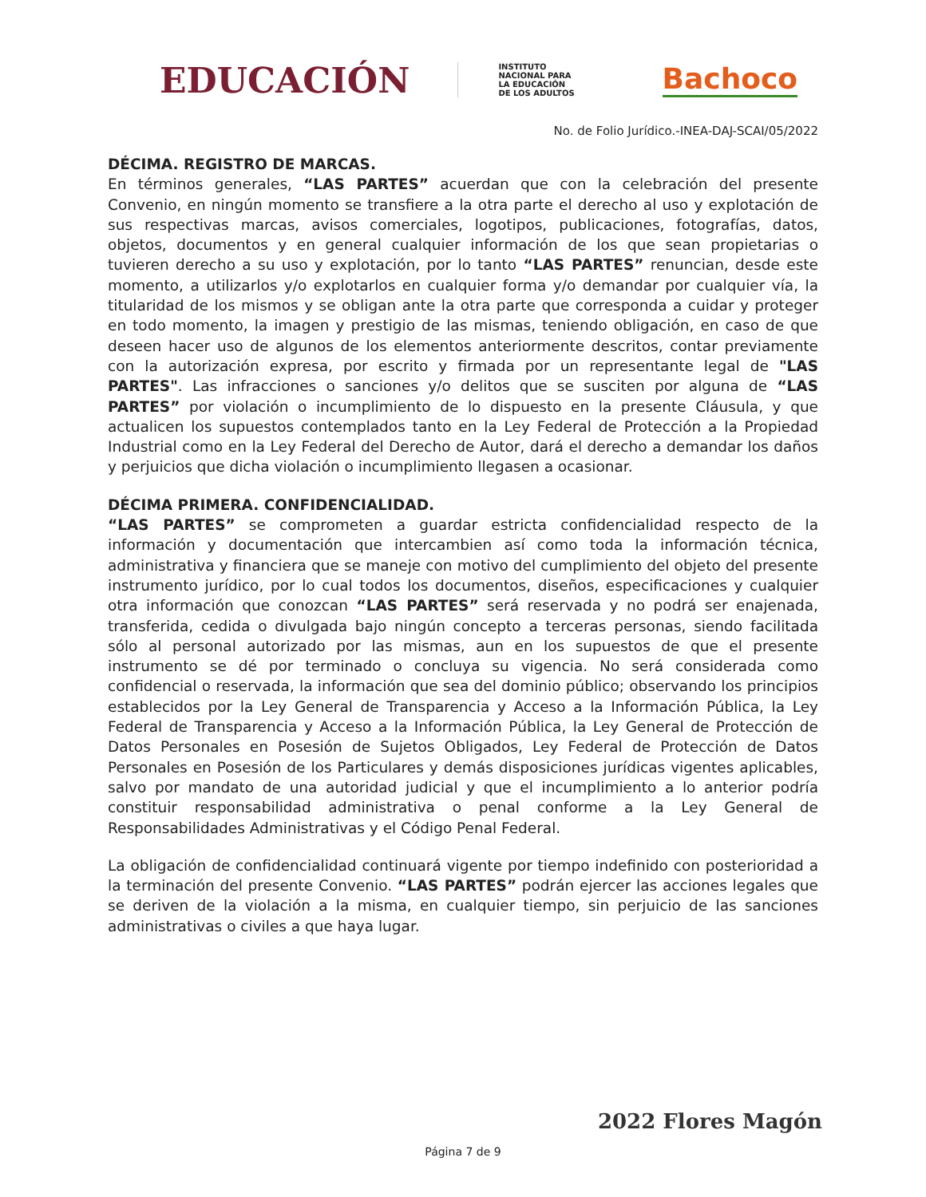EDUCACIÓN
INSTITUTO
NACIONAL PARA
LA EDUCACIÓN
DE LOS ADULTOS
Bachoco
No. de Folio Jurídico.-INEA-DAJ-SCAI/05/2022
DÉCIMA. REGISTRO DE MARCAS.
En términos generales, “LAS PARTES” acuerdan que con la celebración del presente Convenio, en ningún momento se transfiere a la otra parte el derecho al uso y explotación de sus respectivas marcas, avisos comerciales, logotipos, publicaciones, fotografías, datos, objetos, documentos y en general cualquier información de los que sean propietarias o tuvieren derecho a su uso y explotación, por lo tanto “LAS PARTES” renuncian, desde este momento, a utilizarlos y/o explotarlos en cualquier forma y/o demandar por cualquier vía, la titularidad de los mismos y se obligan ante la otra parte que corresponda a cuidar y proteger en todo momento, la imagen y prestigio de las mismas, teniendo obligación, en caso de que deseen hacer uso de algunos de los elementos anteriormente descritos, contar previamente con la autorización expresa, por escrito y firmada por un representante legal de "LAS PARTES". Las infracciones o sanciones y/o delitos que se susciten por alguna de “LAS PARTES” por violación o incumplimiento de lo dispuesto en la presente Cláusula, y que actualicen los supuestos contemplados tanto en la Ley Federal de Protección a la Propiedad Industrial como en la Ley Federal del Derecho de Autor, dará el derecho a demandar los daños y perjuicios que dicha violación o incumplimiento llegasen a ocasionar.
DÉCIMA PRIMERA. CONFIDENCIALIDAD.
“LAS PARTES” se comprometen a guardar estricta confidencialidad respecto de la información y documentación que intercambien así como toda la información técnica, administrativa y financiera que se maneje con motivo del cumplimiento del objeto del presente instrumento jurídico, por lo cual todos los documentos, diseños, especificaciones y cualquier otra información que conozcan “LAS PARTES” será reservada y no podrá ser enajenada, transferida, cedida o divulgada bajo ningún concepto a terceras personas, siendo facilitada sólo al personal autorizado por las mismas, aun en los supuestos de que el presente instrumento se dé por terminado o concluya su vigencia. No será considerada como confidencial o reservada, la información que sea del dominio público; observando los principios establecidos por la Ley General de Transparencia y Acceso a la Información Pública, la Ley Federal de Transparencia y Acceso a la Información Pública, la Ley General de Protección de Datos Personales en Posesión de Sujetos Obligados, Ley Federal de Protección de Datos Personales en Posesión de los Particulares y demás disposiciones jurídicas vigentes aplicables, salvo por mandato de una autoridad judicial y que el incumplimiento a lo anterior podría constituir responsabilidad administrativa o penal conforme a la Ley General de Responsabilidades Administrativas y el Código Penal Federal.
La obligación de confidencialidad continuará vigente por tiempo indefinido con posterioridad a la terminación del presente Convenio. “LAS PARTES” podrán ejercer las acciones legales que se deriven de la violación a la misma, en cualquier tiempo, sin perjuicio de las sanciones administrativas o civiles a que haya lugar.
2022 Flores Magón
Página 7 de 9